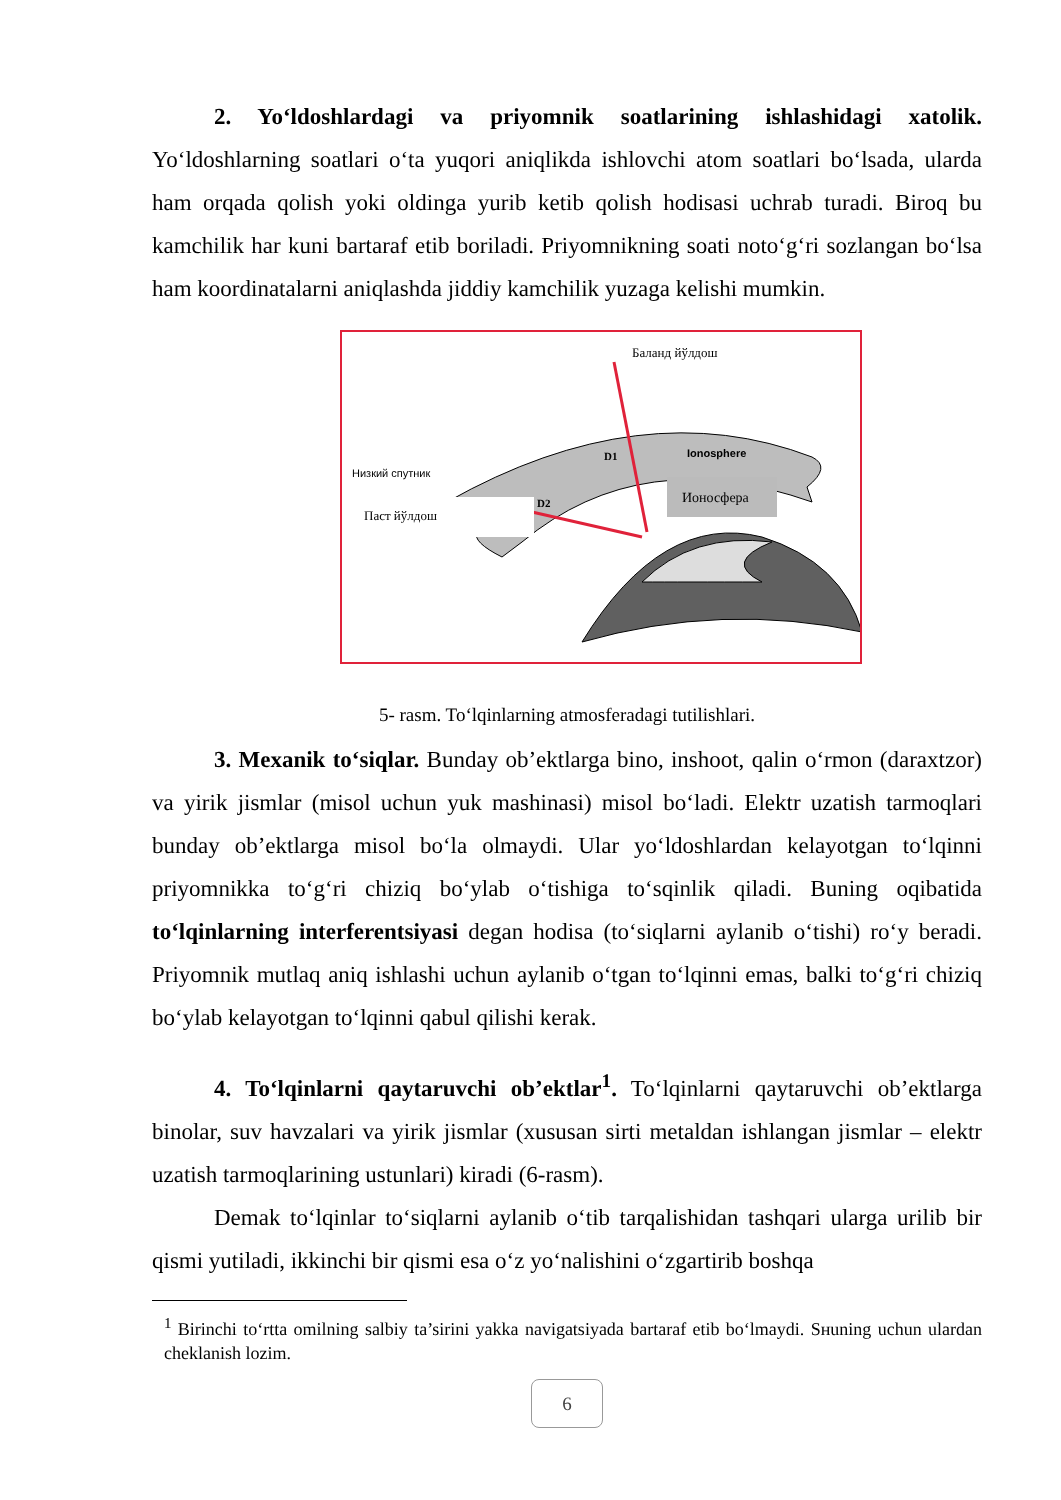2. Yo‘ldoshlardagi va priyomnik soatlarining ishlashidagi xatolik. Yo‘ldoshlarning soatlari o‘ta yuqori aniqlikda ishlovchi atom soatlari bo‘lsada, ularda ham orqada qolish yoki oldinga yurib ketib qolish hodisasi uchrab turadi. Biroq bu kamchilik har kuni bartaraf etib boriladi. Priyomnikning soati noto‘g‘ri sozlangan bo‘lsa ham koordinatalarni aniqlashda jiddiy kamchilik yuzaga kelishi mumkin.
Ионосфера
Баланд йўлдош
Низкий спутник
Паст йўлдош
Ionosphere
D1
D2
5- rasm. To‘lqinlarning atmosferadagi tutilishlari.
3. Mexanik to‘siqlar. Bunday ob’ektlarga bino, inshoot, qalin o‘rmon (daraxtzor) va yirik jismlar (misol uchun yuk mashinasi) misol bo‘ladi. Elektr uzatish tarmoqlari bunday ob’ektlarga misol bo‘la olmaydi. Ular yo‘ldoshlardan kelayotgan to‘lqinni priyomnikka to‘g‘ri chiziq bo‘ylab o‘tishiga to‘sqinlik qiladi. Buning oqibatida to‘lqinlarning interferentsiyasi degan hodisa (to‘siqlarni aylanib o‘tishi) ro‘y beradi. Priyomnik mutlaq aniq ishlashi uchun aylanib o‘tgan to‘lqinni emas, balki to‘g‘ri chiziq bo‘ylab kelayotgan to‘lqinni qabul qilishi kerak.
4. To‘lqinlarni qaytaruvchi ob’ektlar<sup>1</sup>. To‘lqinlarni qaytaruvchi ob’ektlarga binolar, suv havzalari va yirik jismlar (xususan sirti metaldan ishlangan jismlar – elektr uzatish tarmoqlarining ustunlari) kiradi (6-rasm).
Demak to‘lqinlar to‘siqlarni aylanib o‘tib tarqalishidan tashqari ularga urilib bir qismi yutiladi, ikkinchi bir qismi esa o‘z yo‘nalishini o‘zgartirib boshqa
<sup>1</sup> Birinchi to‘rtta omilning salbiy ta’sirini yakka navigatsiyada bartaraf etib bo‘lmaydi. Sнuning uchun ulardan cheklanish lozim.
6